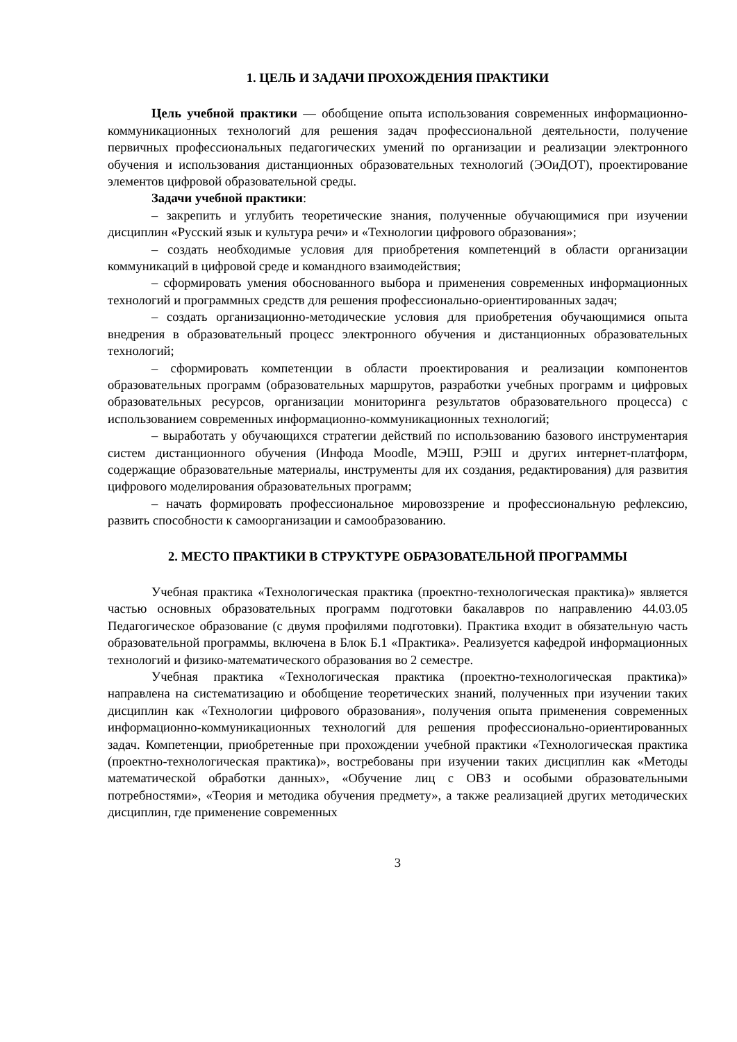1. ЦЕЛЬ И ЗАДАЧИ ПРОХОЖДЕНИЯ ПРАКТИКИ
Цель учебной практики — обобщение опыта использования современных информационно-коммуникационных технологий для решения задач профессиональной деятельности, получение первичных профессиональных педагогических умений по организации и реализации электронного обучения и использования дистанционных образовательных технологий (ЭОиДОТ), проектирование элементов цифровой образовательной среды.
Задачи учебной практики:
– закрепить и углубить теоретические знания, полученные обучающимися при изучении дисциплин «Русский язык и культура речи» и «Технологии цифрового образования»;
– создать необходимые условия для приобретения компетенций в области организации коммуникаций в цифровой среде и командного взаимодействия;
– сформировать умения обоснованного выбора и применения современных информационных технологий и программных средств для решения профессионально-ориентированных задач;
– создать организационно-методические условия для приобретения обучающимися опыта внедрения в образовательный процесс электронного обучения и дистанционных образовательных технологий;
– сформировать компетенции в области проектирования и реализации компонентов образовательных программ (образовательных маршрутов, разработки учебных программ и цифровых образовательных ресурсов, организации мониторинга результатов образовательного процесса) с использованием современных информационно-коммуникационных технологий;
– выработать у обучающихся стратегии действий по использованию базового инструментария систем дистанционного обучения (Инфода Moodle, МЭШ, РЭШ и других интернет-платформ, содержащие образовательные материалы, инструменты для их создания, редактирования) для развития цифрового моделирования образовательных программ;
– начать формировать профессиональное мировоззрение и профессиональную рефлексию, развить способности к самоорганизации и самообразованию.
2. МЕСТО ПРАКТИКИ В СТРУКТУРЕ ОБРАЗОВАТЕЛЬНОЙ ПРОГРАММЫ
Учебная практика «Технологическая практика (проектно-технологическая практика)» является частью основных образовательных программ подготовки бакалавров по направлению 44.03.05 Педагогическое образование (с двумя профилями подготовки). Практика входит в обязательную часть образовательной программы, включена в Блок Б.1 «Практика». Реализуется кафедрой информационных технологий и физико-математического образования во 2 семестре.
Учебная практика «Технологическая практика (проектно-технологическая практика)» направлена на систематизацию и обобщение теоретических знаний, полученных при изучении таких дисциплин как «Технологии цифрового образования», получения опыта применения современных информационно-коммуникационных технологий для решения профессионально-ориентированных задач. Компетенции, приобретенные при прохождении учебной практики «Технологическая практика (проектно-технологическая практика)», востребованы при изучении таких дисциплин как «Методы математической обработки данных», «Обучение лиц с ОВЗ и особыми образовательными потребностями», «Теория и методика обучения предмету», а также реализацией других методических дисциплин, где применение современных
3